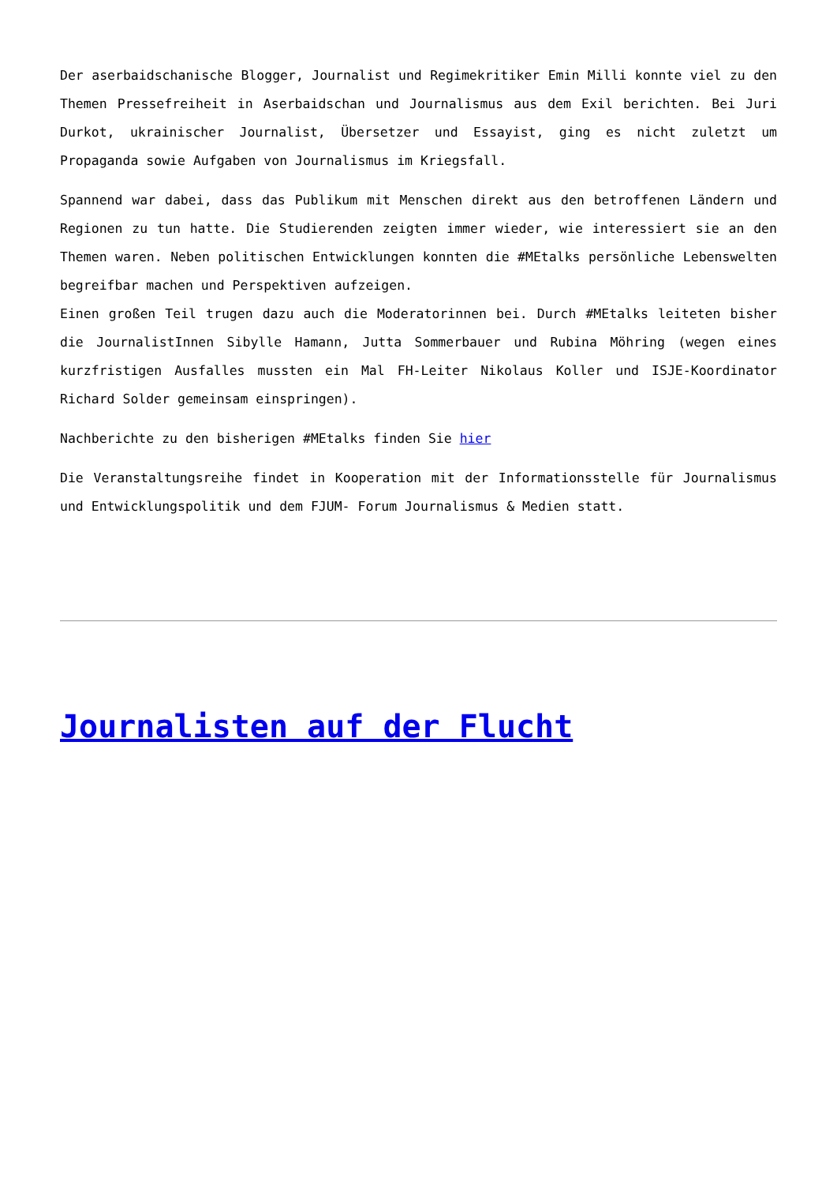Der aserbaidschanische Blogger, Journalist und Regimekritiker Emin Milli konnte viel zu den Themen Pressefreiheit in Aserbaidschan und Journalismus aus dem Exil berichten. Bei Juri Durkot, ukrainischer Journalist, Übersetzer und Essayist, ging es nicht zuletzt um Propaganda sowie Aufgaben von Journalismus im Kriegsfall.
Spannend war dabei, dass das Publikum mit Menschen direkt aus den betroffenen Ländern und Regionen zu tun hatte. Die Studierenden zeigten immer wieder, wie interessiert sie an den Themen waren. Neben politischen Entwicklungen konnten die #MEtalks persönliche Lebenswelten begreifbar machen und Perspektiven aufzeigen.
Einen großen Teil trugen dazu auch die Moderatorinnen bei. Durch #MEtalks leiteten bisher die JournalistInnen Sibylle Hamann, Jutta Sommerbauer und Rubina Möhring (wegen eines kurzfristigen Ausfalles mussten ein Mal FH-Leiter Nikolaus Koller und ISJE-Koordinator Richard Solder gemeinsam einspringen).
Nachberichte zu den bisherigen #MEtalks finden Sie hier
Die Veranstaltungsreihe findet in Kooperation mit der Informationsstelle für Journalismus und Entwicklungspolitik und dem FJUM- Forum Journalismus & Medien statt.
Journalisten auf der Flucht